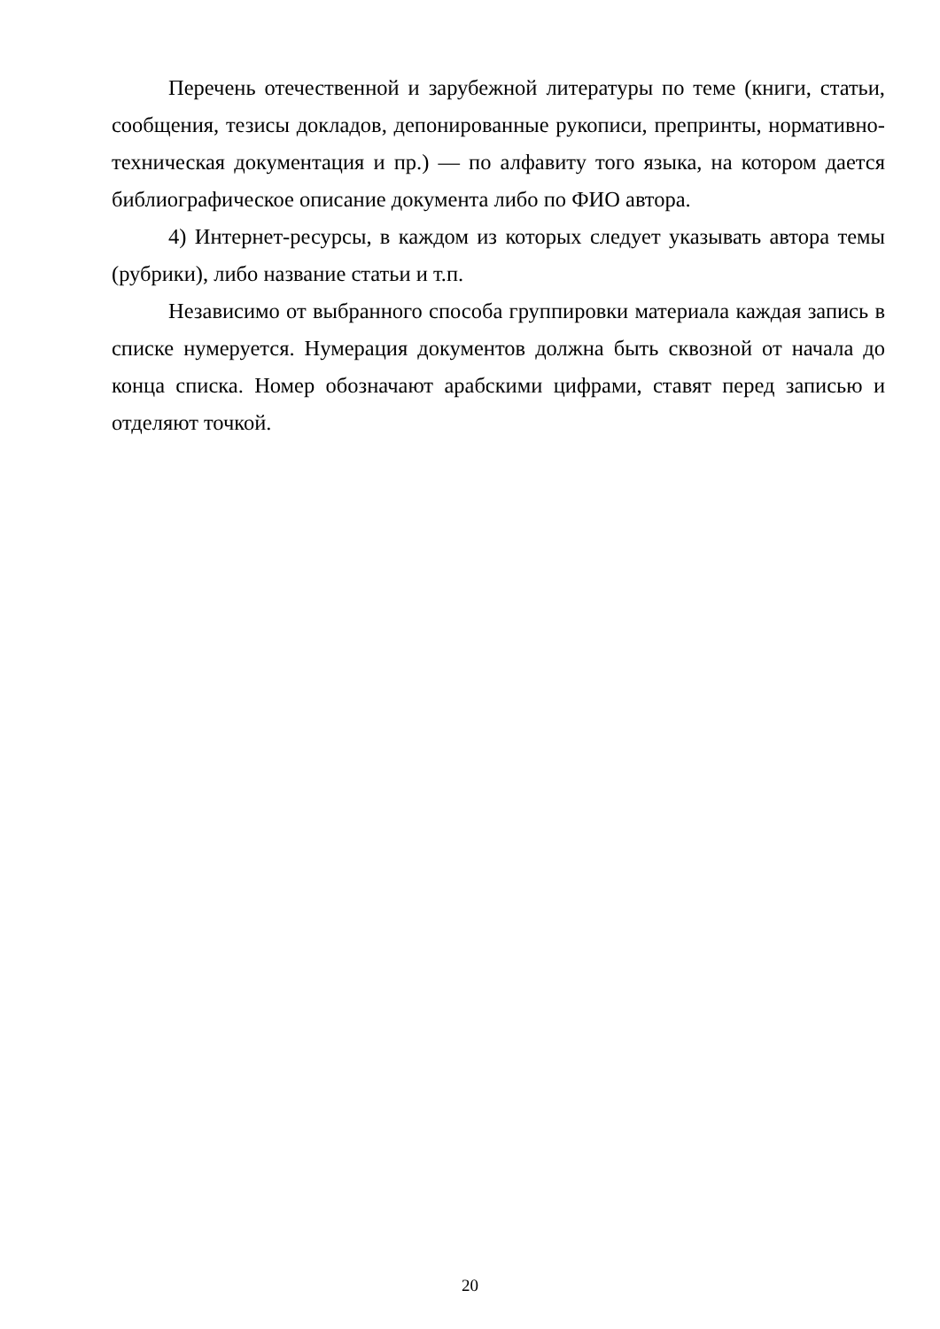Перечень отечественной и зарубежной литературы по теме (книги, статьи, сообщения, тезисы докладов, депонированные рукописи, препринты, нормативно-техническая документация и пр.) — по алфавиту того языка, на котором дается библиографическое описание документа либо по ФИО автора.
4) Интернет-ресурсы, в каждом из которых следует указывать автора темы (рубрики), либо название статьи и т.п.
Независимо от выбранного способа группировки материала каждая запись в списке нумеруется. Нумерация документов должна быть сквозной от начала до конца списка. Номер обозначают арабскими цифрами, ставят перед записью и отделяют точкой.
20